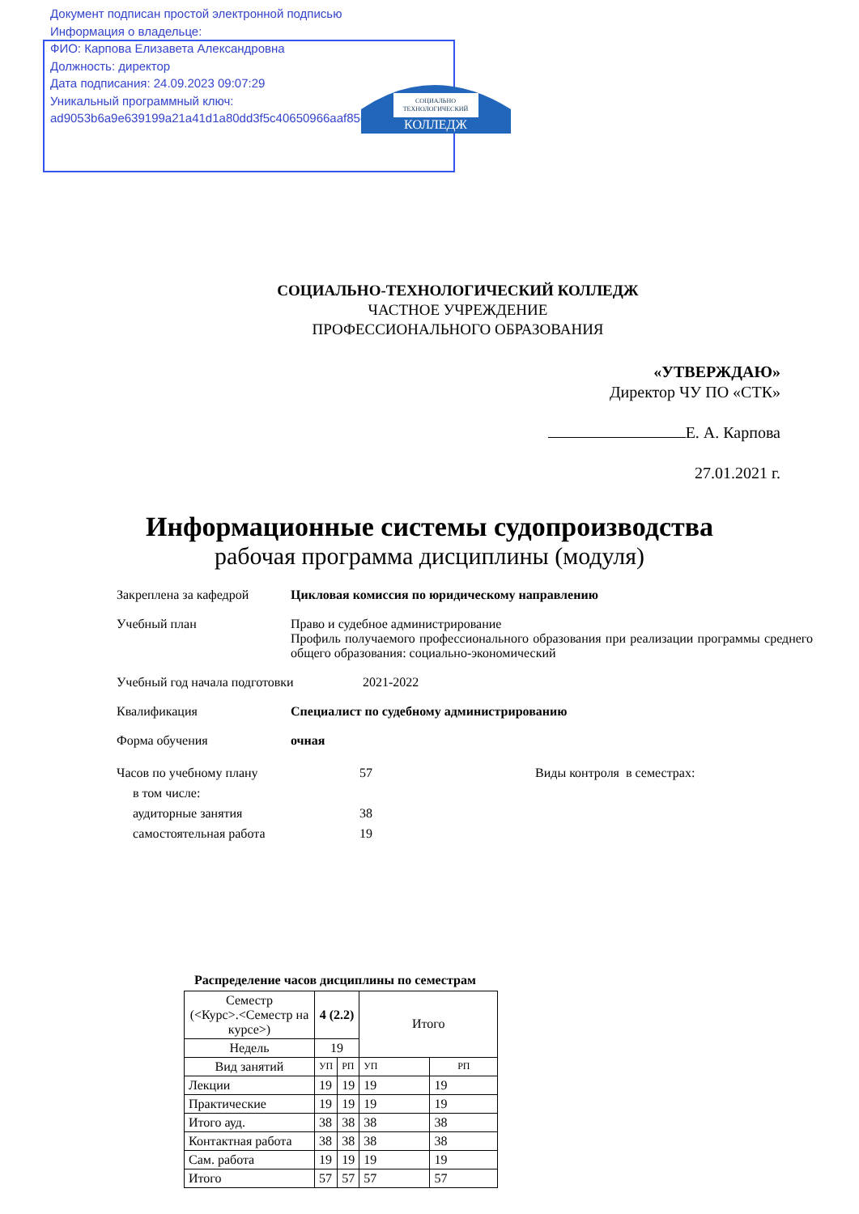Документ подписан простой электронной подписью
Информация о владельце:
ФИО: Карпова Елизавета Александровна
Должность: директор
Дата подписания: 24.09.2023 09:07:29
Уникальный программный ключ:
ad9053b6a9e639199a21a41d1a80dd3f5c40650966aaf85dff11a3fd7d02ebad
СОЦИАЛЬНО
ТЕХНОЛОГИЧЕСКИЙ
КОЛЛЕДЖ
СОЦИАЛЬНО-ТЕХНОЛОГИЧЕСКИЙ КОЛЛЕДЖ
ЧАСТНОЕ УЧРЕЖДЕНИЕ
ПРОФЕССИОНАЛЬНОГО ОБРАЗОВАНИЯ
«УТВЕРЖДАЮ»
Директор ЧУ ПО «СТК»
Е. А. Карпова
27.01.2021 г.
Информационные системы судопроизводства
рабочая программа дисциплины (модуля)
Закреплена за кафедрой Цикловая комиссия по юридическому направлению
Учебный план Право и судебное администрирование
Профиль получаемого профессионального образования при реализации программы среднего общего образования: социально-экономический
Учебный год начала подготовки 2021-2022
Квалификация Специалист по судебному администрированию
Форма обучения очная
Часов по учебному плану
в том числе:
аудиторные занятия
самостоятельная работа
57
38
19
Виды контроля в семестрах:
Распределение часов дисциплины по семестрам
| Семестр (<Курс>.<Семестр на курсе>) | 4 (2.2) | | Итого | |
| Недель | 19 | | | |
| Вид занятий | УП | РП | УП | РП |
| Лекции | 19 | 19 | 19 | 19 |
| Практические | 19 | 19 | 19 | 19 |
| Итого ауд. | 38 | 38 | 38 | 38 |
| Контактная работа | 38 | 38 | 38 | 38 |
| Сам. работа | 19 | 19 | 19 | 19 |
| Итого | 57 | 57 | 57 | 57 |